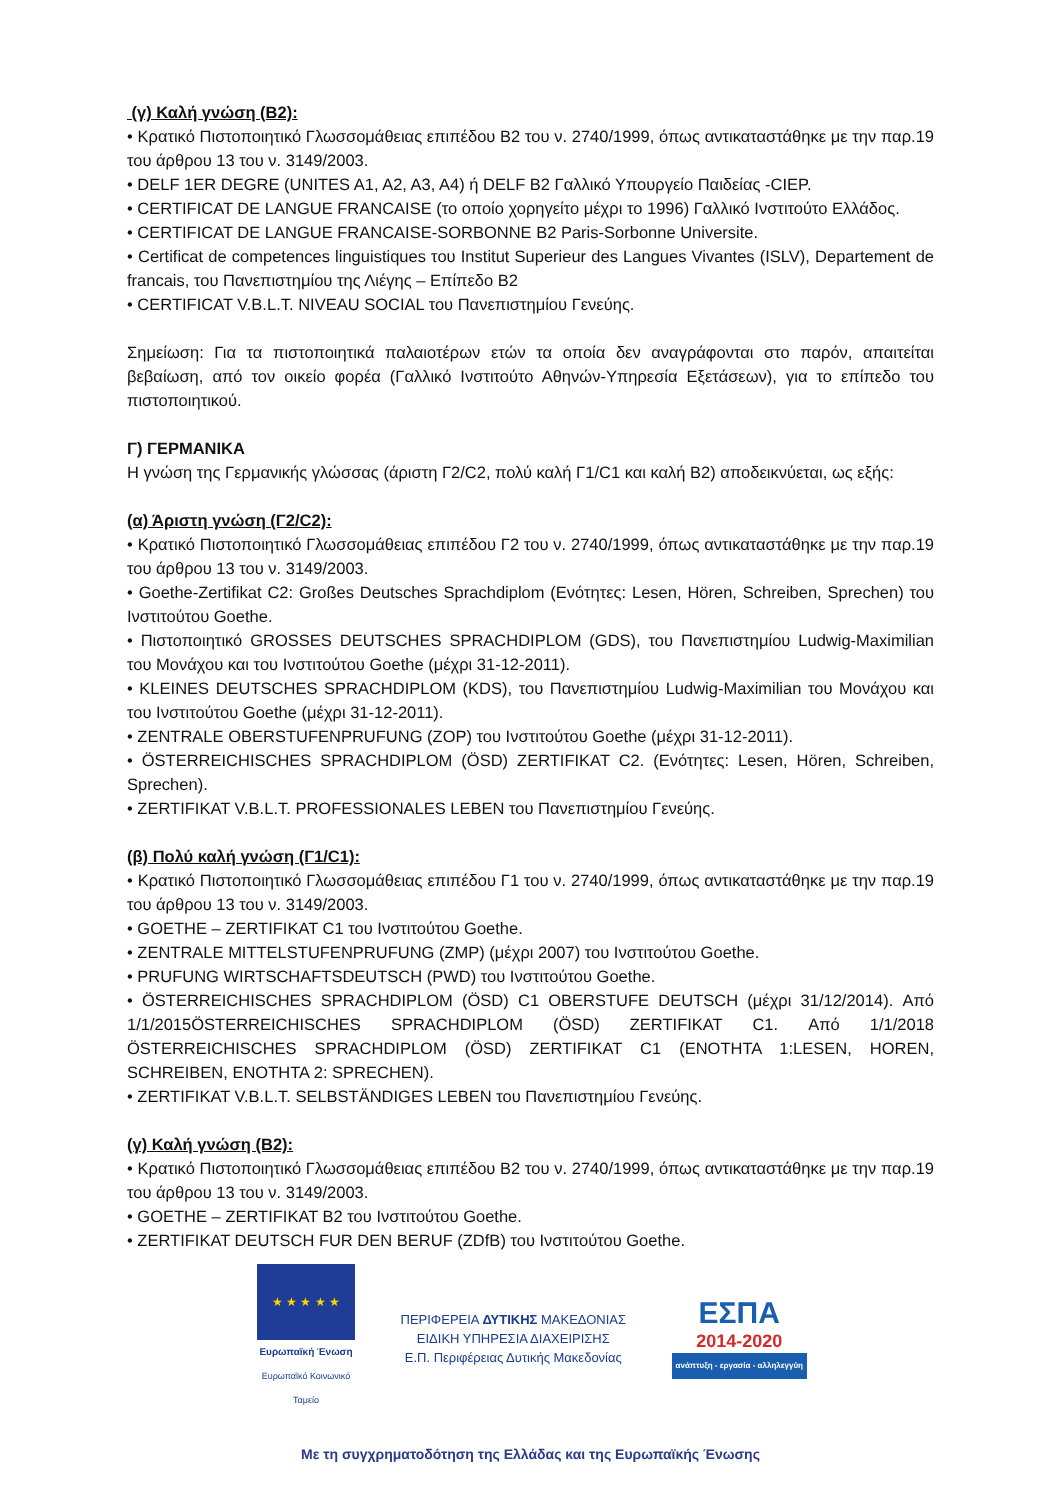(γ) Καλή γνώση (Β2):
• Κρατικό Πιστοποιητικό Γλωσσομάθειας επιπέδου Β2 του ν. 2740/1999, όπως αντικαταστάθηκε με την παρ.19 του άρθρου 13 του ν. 3149/2003.
• DELF 1ER DEGRE (UNITES A1, A2, A3, A4) ή DELF B2 Γαλλικό Υπουργείο Παιδείας -CIEP.
• CERTIFICAT DE LANGUE FRANCAISE (το οποίο χορηγείτο μέχρι το 1996) Γαλλικό Ινστιτούτο Ελλάδος.
• CERTIFICAT DE LANGUE FRANCAISE-SORBONNE B2 Paris-Sorbonne Universite.
• Certificat de competences linguistiques του Institut Superieur des Langues Vivantes (ISLV), Departement de francais, του Πανεπιστημίου της Λιέγης – Επίπεδο Β2
• CERTIFICAT V.B.L.T. NIVEAU SOCIAL του Πανεπιστημίου Γενεύης.
Σημείωση: Για τα πιστοποιητικά παλαιοτέρων ετών τα οποία δεν αναγράφονται στο παρόν, απαιτείται βεβαίωση, από τον οικείο φορέα (Γαλλικό Ινστιτούτο Αθηνών-Υπηρεσία Εξετάσεων), για το επίπεδο του πιστοποιητικού.
Γ) ΓΕΡΜΑΝΙΚΑ
Η γνώση της Γερμανικής γλώσσας (άριστη Γ2/C2, πολύ καλή Γ1/C1 και καλή Β2) αποδεικνύεται, ως εξής:
(α) Άριστη γνώση (Γ2/C2):
• Κρατικό Πιστοποιητικό Γλωσσομάθειας επιπέδου Γ2 του ν. 2740/1999, όπως αντικαταστάθηκε με την παρ.19 του άρθρου 13 του ν. 3149/2003.
• Goethe-Zertifikat C2: Großes Deutsches Sprachdiplom (Ενότητες: Lesen, Hören, Schreiben, Sprechen) του Ινστιτούτου Goethe.
• Πιστοποιητικό GROSSES DEUTSCHES SPRACHDIPLOM (GDS), του Πανεπιστημίου Ludwig-Maximilian του Μονάχου και του Ινστιτούτου Goethe (μέχρι 31-12-2011).
• KLEINES DEUTSCHES SPRACHDIPLOM (KDS), του Πανεπιστημίου Ludwig-Maximilian του Μονάχου και του Ινστιτούτου Goethe (μέχρι 31-12-2011).
• ZENTRALE OBERSTUFENPRUFUNG (ZOP) του Ινστιτούτου Goethe (μέχρι 31-12-2011).
• ÖSTERREICHISCHES SPRACHDIPLOM (ÖSD) ZERTIFIKAT C2. (Ενότητες: Lesen, Hören, Schreiben, Sprechen).
• ZERTIFIKAT V.B.L.T. PROFESSIONALES LEBEN του Πανεπιστημίου Γενεύης.
(β) Πολύ καλή γνώση (Γ1/C1):
• Κρατικό Πιστοποιητικό Γλωσσομάθειας επιπέδου Γ1 του ν. 2740/1999, όπως αντικαταστάθηκε με την παρ.19 του άρθρου 13 του ν. 3149/2003.
• GOETHE – ZERTIFIKAT C1 του Ινστιτούτου Goethe.
• ZENTRALE MITTELSTUFENPRUFUNG (ZMP) (μέχρι 2007) του Ινστιτούτου Goethe.
• PRUFUNG WIRTSCHAFTSDEUTSCH (PWD) του Ινστιτούτου Goethe.
• ÖSTERREICHISCHES SPRACHDIPLOM (ÖSD) C1 OBERSTUFE DEUTSCH (μέχρι 31/12/2014). Από 1/1/2015ÖSTERREICHISCHES SPRACHDIPLOM (ÖSD) ZERTIFIKAT C1. Από 1/1/2018 ÖSTERREICHISCHES SPRACHDIPLOM (ÖSD) ZERTIFIKAT C1 (ΕΝΟΤΗΤΑ 1:LESEN, HOREN, SCHREIBEN, ΕΝΟΤΗΤΑ 2: SPRECHEN).
• ZERTIFIKAT V.B.L.T. SELBSTÄNDIGES LEBEN του Πανεπιστημίου Γενεύης.
(γ) Καλή γνώση (Β2):
• Κρατικό Πιστοποιητικό Γλωσσομάθειας επιπέδου Β2 του ν. 2740/1999, όπως αντικαταστάθηκε με την παρ.19 του άρθρου 13 του ν. 3149/2003.
• GOETHE – ZERTIFIKAT B2 του Ινστιτούτου Goethe.
• ZERTIFIKAT DEUTSCH FUR DEN BERUF (ZDfB) του Ινστιτούτου Goethe.
★ ★ ★ ★ ★
Ευρωπαϊκή Ένωση
Ευρωπαϊκό Κοινωνικό Ταμείο
ΠΕΡΙΦΕΡΕΙΑ ΔΥΤΙΚΗΣ ΜΑΚΕΔΟΝΙΑΣ
ΕΙΔΙΚΗ ΥΠΗΡΕΣΙΑ ΔΙΑΧΕΙΡΙΣΗΣ
Ε.Π. Περιφέρειας Δυτικής Μακεδονίας
ΕΣΠΑ
2014-2020
ανάπτυξη - εργασία - αλληλεγγύη
Με τη συγχρηματοδότηση της Ελλάδας και της Ευρωπαϊκής Ένωσης